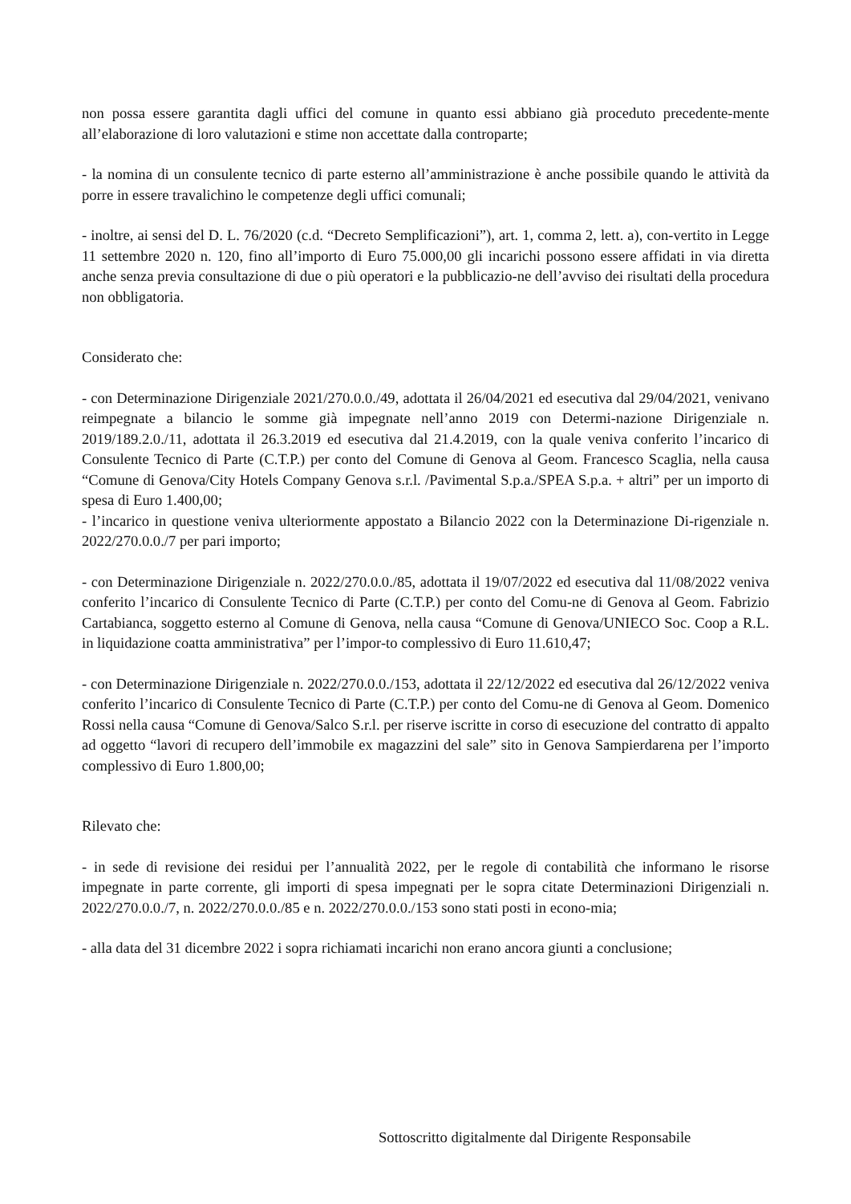non possa essere garantita dagli uffici del comune in quanto essi abbiano già proceduto precedente-mente all’elaborazione di loro valutazioni e stime non accettate dalla controparte;
- la nomina di un consulente tecnico di parte esterno all’amministrazione è anche possibile quando le attività da porre in essere travalichino le competenze degli uffici comunali;
- inoltre, ai sensi del D. L. 76/2020 (c.d. “Decreto Semplificazioni”), art. 1, comma 2, lett. a), con-vertito in Legge 11 settembre 2020 n. 120, fino all’importo di Euro 75.000,00 gli incarichi possono essere affidati in via diretta anche senza previa consultazione di due o più operatori e la pubblicazio-ne dell’avviso dei risultati della procedura non obbligatoria.
Considerato che:
- con Determinazione Dirigenziale 2021/270.0.0./49, adottata il 26/04/2021 ed esecutiva dal 29/04/2021, venivano reimpegnate a bilancio le somme già impegnate nell’anno 2019 con Determi-nazione Dirigenziale n. 2019/189.2.0./11, adottata il 26.3.2019 ed esecutiva dal 21.4.2019, con la quale veniva conferito l’incarico di Consulente Tecnico di Parte (C.T.P.) per conto del Comune di Genova al Geom. Francesco Scaglia, nella causa “Comune di Genova/City Hotels Company Genova s.r.l. /Pavimental S.p.a./SPEA S.p.a. + altri” per un importo di spesa di Euro 1.400,00;
- l’incarico in questione veniva ulteriormente appostato a Bilancio 2022 con la Determinazione Di-rigenziale n. 2022/270.0.0./7 per pari importo;
- con Determinazione Dirigenziale n. 2022/270.0.0./85, adottata il 19/07/2022 ed esecutiva dal 11/08/2022 veniva conferito l’incarico di Consulente Tecnico di Parte (C.T.P.) per conto del Comu-ne di Genova al Geom. Fabrizio Cartabianca, soggetto esterno al Comune di Genova, nella causa “Comune di Genova/UNIECO Soc. Coop a R.L. in liquidazione coatta amministrativa” per l’impor-to complessivo di Euro 11.610,47;
- con Determinazione Dirigenziale n. 2022/270.0.0./153, adottata il 22/12/2022 ed esecutiva dal 26/12/2022 veniva conferito l’incarico di Consulente Tecnico di Parte (C.T.P.) per conto del Comu-ne di Genova al Geom. Domenico Rossi nella causa “Comune di Genova/Salco S.r.l. per riserve iscritte in corso di esecuzione del contratto di appalto ad oggetto “lavori di recupero dell’immobile ex magazzini del sale” sito in Genova Sampierdarena per l’importo complessivo di Euro 1.800,00;
Rilevato che:
- in sede di revisione dei residui per l’annualità 2022, per le regole di contabilità che informano le risorse impegnate in parte corrente, gli importi di spesa impegnati per le sopra citate Determinazioni Dirigenziali n. 2022/270.0.0./7, n. 2022/270.0.0./85 e n. 2022/270.0.0./153 sono stati posti in econo-mia;
- alla data del 31 dicembre 2022 i sopra richiamati incarichi non erano ancora giunti a conclusione;
Sottoscritto digitalmente dal Dirigente Responsabile